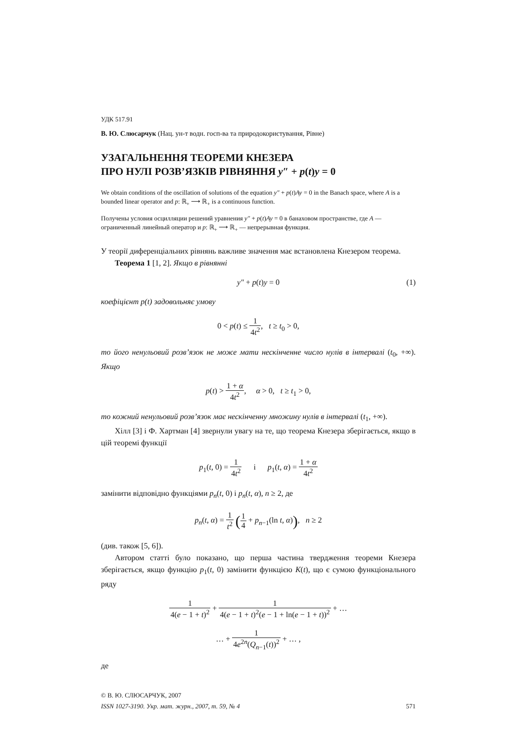УДК 517.91
В. Ю. Слюсарчук (Нац. ун-т водн. госп-ва та природокористування, Рівне)
УЗАГАЛЬНЕННЯ ТЕОРЕМИ КНЕЗЕРА
ПРО НУЛІ РОЗВ’ЯЗКІВ РІВНЯННЯ y″ + p(t)y = 0
We obtain conditions of the oscillation of solutions of the equation y″ + p(t)Ay = 0 in the Banach space, where A is a bounded linear operator and p: ℝ<sub>+</sub> ⟶ ℝ<sub>+</sub> is a continuous function.
Получены условия осцилляции решений уравнения y″ + p(t)Ay = 0 в банаховом пространстве, где A — ограниченный линейный оператор и p: ℝ<sub>+</sub> ⟶ ℝ<sub>+</sub> — непрерывная функция.
У теорії диференціальних рівнянь важливе значення має встановлена Кнезером теорема.
Теорема 1 [1, 2]. Якщо в рівнянні
y″ + p(t)y = 0 (1)
коефіцієнт p(t) задовольняє умову
0 < p(t) ≤ 1 4t<sup>2</sup>, t ≥ t<sub>0</sub> > 0,
то його ненульовий розв’язок не може мати нескінченне число нулів в інтервалі (t<sub>0</sub>, +∞). Якщо
p(t) > 1 + α 4t<sup>2</sup>, α > 0, t ≥ t<sub>1</sub> > 0,
то кожний ненульовий розв’язок має нескінченну множину нулів в інтервалі (t<sub>1</sub>, +∞).
Хілл [3] і Ф. Хартман [4] звернули увагу на те, що теорема Кнезера зберігається, якщо в цій теоремі функції
p<sub>1</sub>(t, 0) = 1 4t<sup>2</sup> і p<sub>1</sub>(t, α) = 1 + α 4t<sup>2</sup>
замінити відповідно функціями p<sub>n</sub>(t, 0) і p<sub>n</sub>(t, α), n ≥ 2, де
p<sub>n</sub>(t, α) = 1 t<sup>2</sup> (1 4 + p<sub>n−1</sub>(ln t, α)), n ≥ 2
(див. також [5, 6]).
Автором статті було показано, що перша частина твердження теореми Кнезера зберігається, якщо функцію p<sub>1</sub>(t, 0) замінити функцією K(t), що є сумою функціонального ряду
1 4(e − 1 + t)<sup>2</sup> + 1 4(e − 1 + t)<sup>2</sup>(e − 1 + ln(e − 1 + t))<sup>2</sup> + …
… + 1 4e<sup>2n</sup>(Q<sub>n−1</sub>(t))<sup>2</sup> + … ,
де
© В. Ю. СЛЮСАРЧУК, 2007
ISSN 1027-3190. Укр. мат. журн., 2007, т. 59, № 4 571